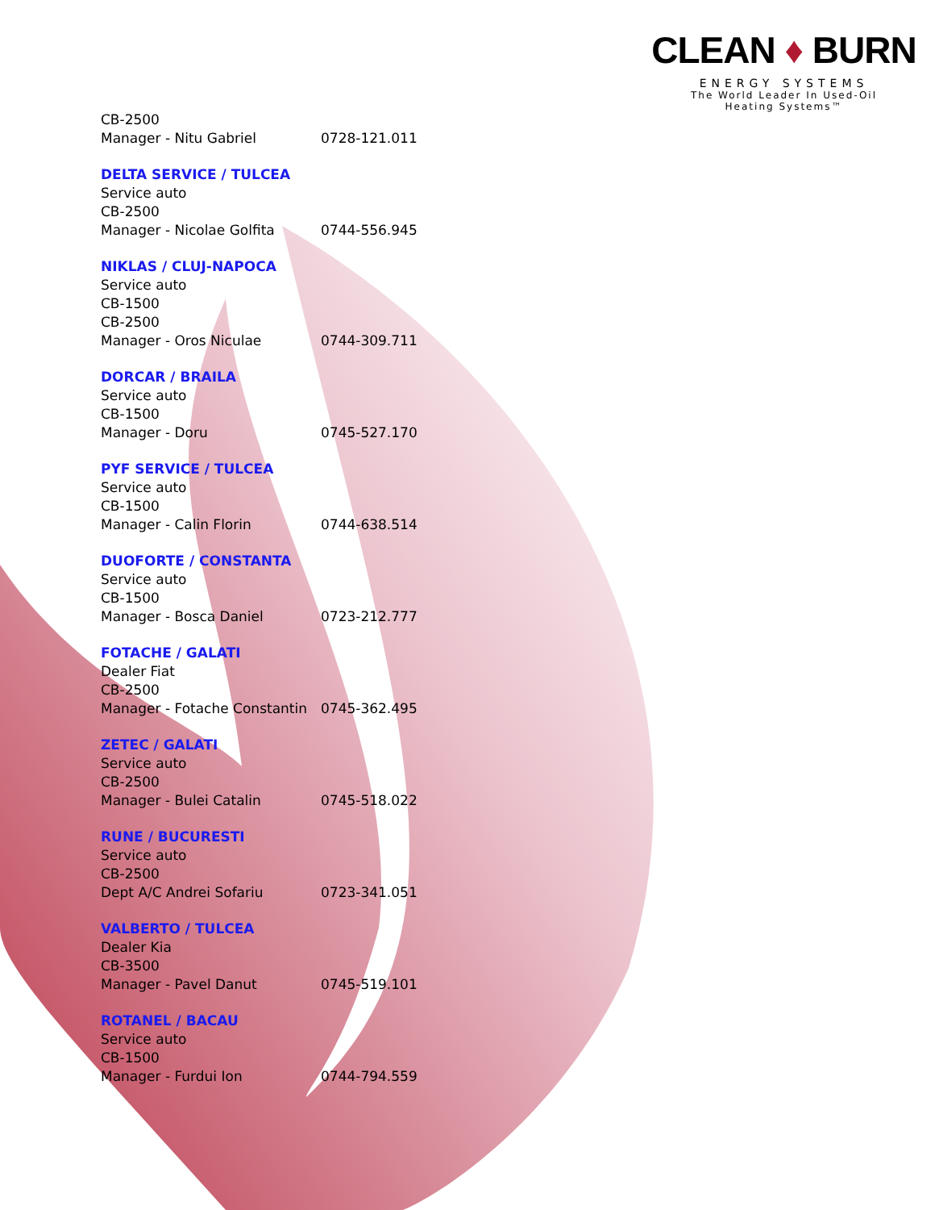CLEAN ♦ BURN
ENERGY SYSTEMS
The World Leader In Used-Oil
Heating Systems™
CB-2500
Manager - Nitu Gabriel 0728-121.011
DELTA SERVICE / TULCEA
Service auto
CB-2500
Manager - Nicolae Golfita 0744-556.945
NIKLAS / CLUJ-NAPOCA
Service auto
CB-1500
CB-2500
Manager - Oros Niculae 0744-309.711
DORCAR / BRAILA
Service auto
CB-1500
Manager - Doru 0745-527.170
PYF SERVICE / TULCEA
Service auto
CB-1500
Manager - Calin Florin 0744-638.514
DUOFORTE / CONSTANTA
Service auto
CB-1500
Manager - Bosca Daniel 0723-212.777
FOTACHE / GALATI
Dealer Fiat
CB-2500
Manager - Fotache Constantin 0745-362.495
ZETEC / GALATI
Service auto
CB-2500
Manager - Bulei Catalin 0745-518.022
RUNE / BUCURESTI
Service auto
CB-2500
Dept A/C Andrei Sofariu 0723-341.051
VALBERTO / TULCEA
Dealer Kia
CB-3500
Manager - Pavel Danut 0745-519.101
ROTANEL / BACAU
Service auto
CB-1500
Manager - Furdui Ion 0744-794.559